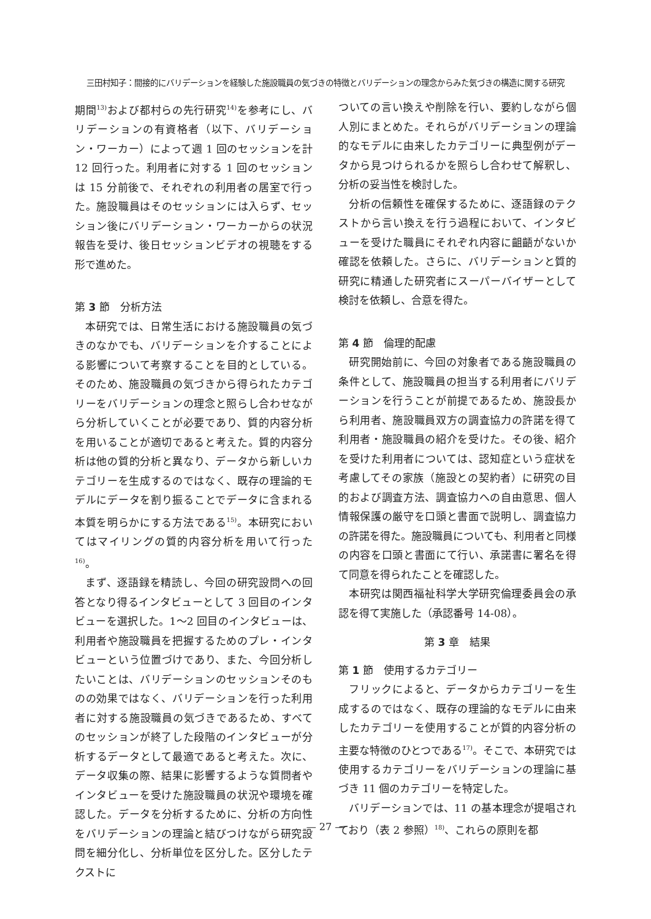三田村知子：間接的にバリデーションを経験した施設職員の気づきの特徴とバリデーションの理念からみた気づきの構造に関する研究
期間<sup>13)</sup>および都村らの先行研究<sup>14)</sup>を参考にし、バリデーションの有資格者（以下、バリデーション・ワーカー）によって週 1 回のセッションを計 12 回行った。利用者に対する 1 回のセッションは 15 分前後で、それぞれの利用者の居室で行った。施設職員はそのセッションには入らず、セッション後にバリデーション・ワーカーからの状況報告を受け、後日セッションビデオの視聴をする形で進めた。
第 3 節　分析方法
本研究では、日常生活における施設職員の気づきのなかでも、バリデーションを介することによる影響について考察することを目的としている。そのため、施設職員の気づきから得られたカテゴリーをバリデーションの理念と照らし合わせながら分析していくことが必要であり、質的内容分析を用いることが適切であると考えた。質的内容分析は他の質的分析と異なり、データから新しいカテゴリーを生成するのではなく、既存の理論的モデルにデータを割り振ることでデータに含まれる本質を明らかにする方法である<sup>15)</sup>。本研究においてはマイリングの質的内容分析を用いて行った<sup>16)</sup>。
まず、逐語録を精読し、今回の研究設問への回答となり得るインタビューとして 3 回目のインタビューを選択した。1〜2 回目のインタビューは、利用者や施設職員を把握するためのプレ・インタビューという位置づけであり、また、今回分析したいことは、バリデーションのセッションそのものの効果ではなく、バリデーションを行った利用者に対する施設職員の気づきであるため、すべてのセッションが終了した段階のインタビューが分析するデータとして最適であると考えた。次に、データ収集の際、結果に影響するような質問者やインタビューを受けた施設職員の状況や環境を確認した。データを分析するために、分析の方向性をバリデーションの理論と結びつけながら研究設問を細分化し、分析単位を区分した。区分したテクストに
ついての言い換えや削除を行い、要約しながら個人別にまとめた。それらがバリデーションの理論的なモデルに由来したカテゴリーに典型例がデータから見つけられるかを照らし合わせて解釈し、分析の妥当性を検討した。
分析の信頼性を確保するために、逐語録のテクストから言い換えを行う過程において、インタビューを受けた職員にそれぞれ内容に齟齬がないか確認を依頼した。さらに、バリデーションと質的研究に精通した研究者にスーパーバイザーとして検討を依頼し、合意を得た。
第 4 節　倫理的配慮
研究開始前に、今回の対象者である施設職員の条件として、施設職員の担当する利用者にバリデーションを行うことが前提であるため、施設長から利用者、施設職員双方の調査協力の許諾を得て利用者・施設職員の紹介を受けた。その後、紹介を受けた利用者については、認知症という症状を考慮してその家族（施設との契約者）に研究の目的および調査方法、調査協力への自由意思、個人情報保護の厳守を口頭と書面で説明し、調査協力の許諾を得た。施設職員についても、利用者と同様の内容を口頭と書面にて行い、承諾書に署名を得て同意を得られたことを確認した。
本研究は関西福祉科学大学研究倫理委員会の承認を得て実施した（承認番号 14-08）。
第 3 章　結果
第 1 節　使用するカテゴリー
フリックによると、データからカテゴリーを生成するのではなく、既存の理論的なモデルに由来したカテゴリーを使用することが質的内容分析の主要な特徴のひとつである<sup>17)</sup>。そこで、本研究では使用するカテゴリーをバリデーションの理論に基づき 11 個のカテゴリーを特定した。
バリデーションでは、11 の基本理念が提唱されており（表 2 参照）<sup>18)</sup>、これらの原則を都
— 27 —